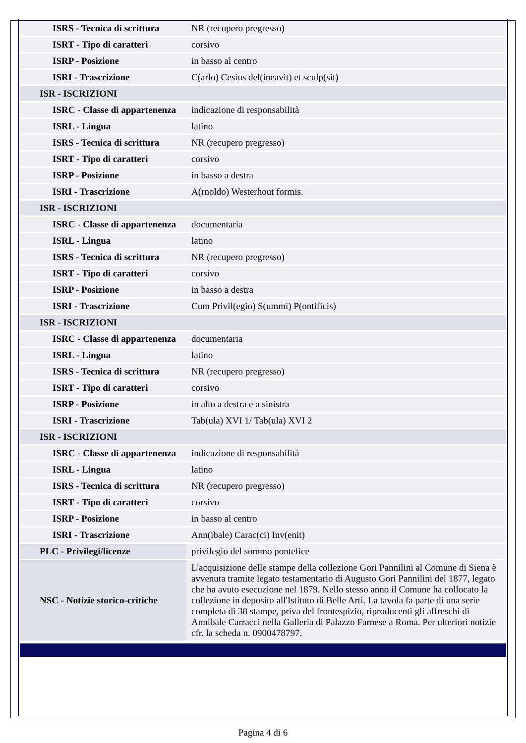| ISRS - Tecnica di scrittura | NR (recupero pregresso) |
| ISRT - Tipo di caratteri | corsivo |
| ISRP - Posizione | in basso al centro |
| ISRI - Trascrizione | C(arlo) Cesius del(ineavit) et sculp(sit) |
| ISR - ISCRIZIONI | |
| ISRC - Classe di appartenenza | indicazione di responsabilità |
| ISRL - Lingua | latino |
| ISRS - Tecnica di scrittura | NR (recupero pregresso) |
| ISRT - Tipo di caratteri | corsivo |
| ISRP - Posizione | in basso a destra |
| ISRI - Trascrizione | A(rnoldo) Westerhout formis. |
| ISR - ISCRIZIONI | |
| ISRC - Classe di appartenenza | documentaria |
| ISRL - Lingua | latino |
| ISRS - Tecnica di scrittura | NR (recupero pregresso) |
| ISRT - Tipo di caratteri | corsivo |
| ISRP - Posizione | in basso a destra |
| ISRI - Trascrizione | Cum Privil(egio) S(ummi) P(ontificis) |
| ISR - ISCRIZIONI | |
| ISRC - Classe di appartenenza | documentaria |
| ISRL - Lingua | latino |
| ISRS - Tecnica di scrittura | NR (recupero pregresso) |
| ISRT - Tipo di caratteri | corsivo |
| ISRP - Posizione | in alto a destra e a sinistra |
| ISRI - Trascrizione | Tab(ula) XVI 1/ Tab(ula) XVI 2 |
| ISR - ISCRIZIONI | |
| ISRC - Classe di appartenenza | indicazione di responsabilità |
| ISRL - Lingua | latino |
| ISRS - Tecnica di scrittura | NR (recupero pregresso) |
| ISRT - Tipo di caratteri | corsivo |
| ISRP - Posizione | in basso al centro |
| ISRI - Trascrizione | Ann(ibale) Carac(ci) Inv(enit) |
| PLC - Privilegi/licenze | privilegio del sommo pontefice |
| NSC - Notizie storico-critiche | L'acquisizione delle stampe della collezione Gori Pannilini al Comune di Siena è avvenuta tramite legato testamentario di Augusto Gori Pannilini del 1877, legato che ha avuto esecuzione nel 1879. Nello stesso anno il Comune ha collocato la collezione in deposito all'Istituto di Belle Arti. La tavola fa parte di una serie completa di 38 stampe, priva del frontespizio, riproducenti gli affreschi di Annibale Carracci nella Galleria di Palazzo Farnese a Roma. Per ulteriori notizie cfr. la scheda n. 0900478797. |
Pagina 4 di 6